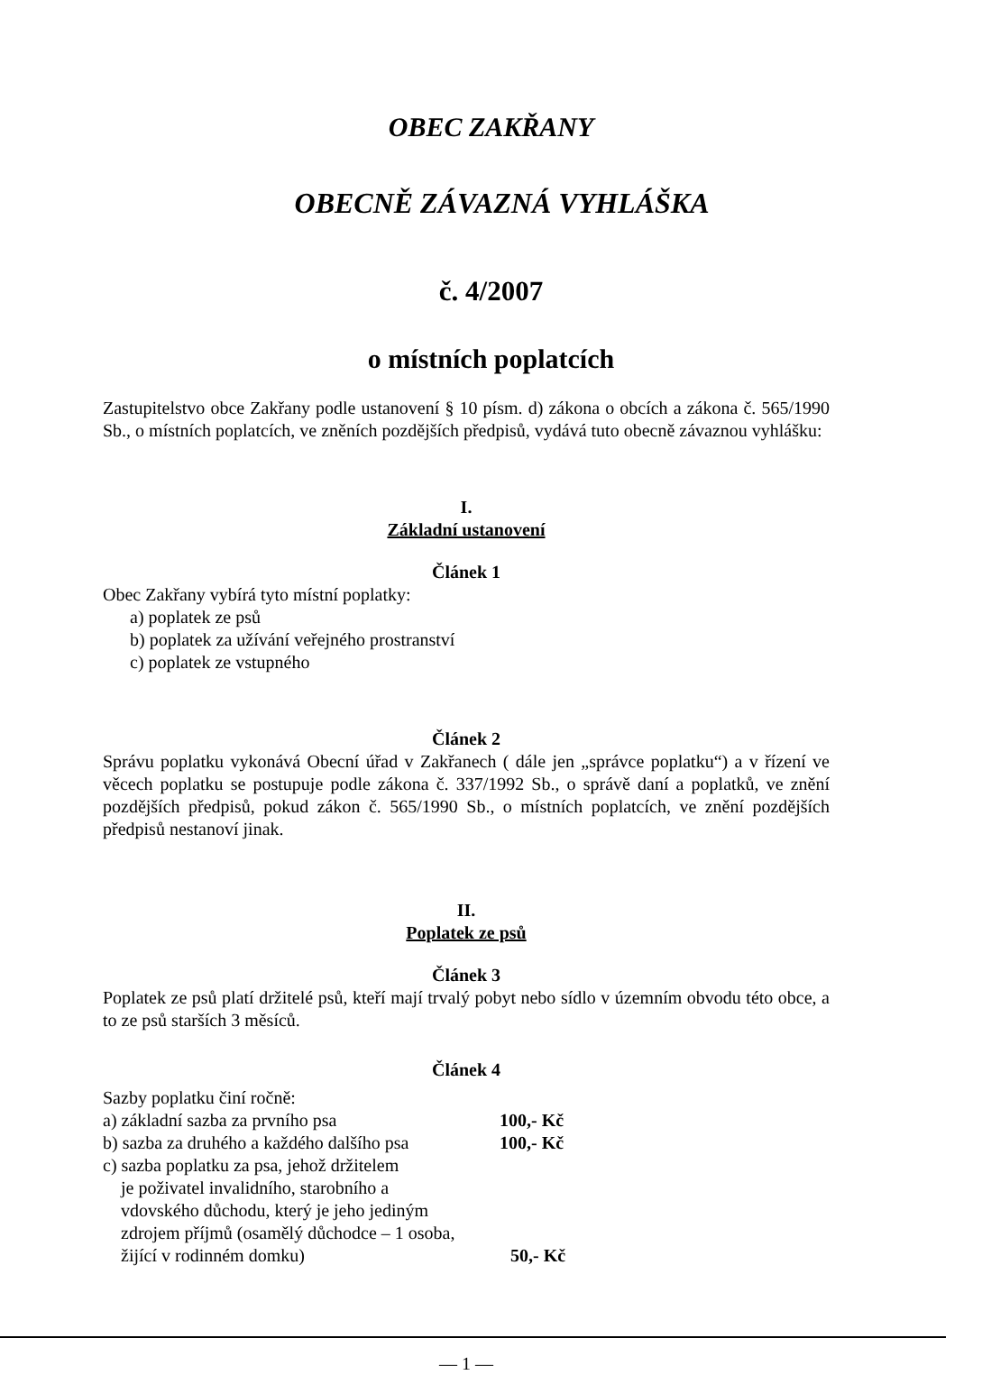OBEC ZAKŘANY
OBECNĚ ZÁVAZNÁ VYHLÁŠKA
č. 4/2007
o místních poplatcích
Zastupitelstvo obce Zakřany podle ustanovení § 10 písm. d) zákona o obcích a zákona č. 565/1990 Sb., o místních poplatcích, ve zněních pozdějších předpisů, vydává tuto obecně závaznou vyhlášku:
I.
Základní ustanovení
Článek 1
Obec Zakřany vybírá tyto místní poplatky:
a) poplatek ze psů
b) poplatek za užívání veřejného prostranství
c) poplatek ze vstupného
Článek 2
Správu poplatku vykonává Obecní úřad v Zakřanech ( dále jen „správce poplatku“) a v řízení ve věcech poplatku se postupuje podle zákona č. 337/1992 Sb., o správě daní a poplatků, ve znění pozdějších předpisů, pokud zákon č. 565/1990 Sb., o místních poplatcích, ve znění pozdějších předpisů nestanoví jinak.
II.
Poplatek ze psů
Článek 3
Poplatek ze psů platí držitelé psů, kteří mají trvalý pobyt nebo sídlo v územním obvodu této obce, a to ze psů starších 3 měsíců.
Článek 4
Sazby poplatku činí ročně:
a) základní sazba za prvního psa 100,- Kč
b) sazba za druhého a každého dalšího psa 100,- Kč
c) sazba poplatku za psa, jehož držitelem
je poživatel invalidního, starobního a
vdovského důchodu, který je jeho jediným
zdrojem příjmů (osamělý důchodce – 1 osoba,
žijící v rodinném domku) 50,- Kč
— 1 —